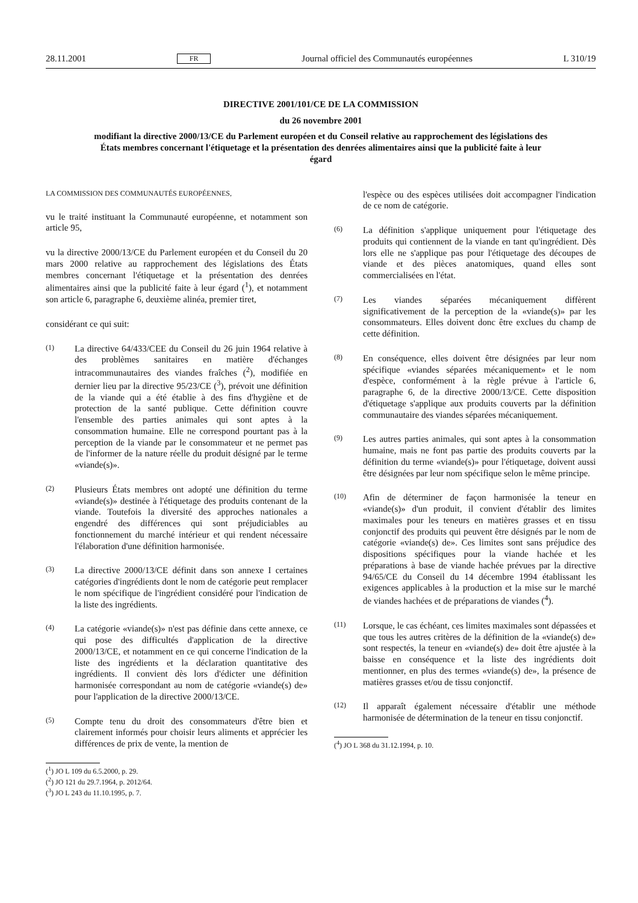28.11.2001 FR Journal officiel des Communautés européennes L 310/19
DIRECTIVE 2001/101/CE DE LA COMMISSION
du 26 novembre 2001
modifiant la directive 2000/13/CE du Parlement européen et du Conseil relative au rapprochement des législations des États membres concernant l'étiquetage et la présentation des denrées alimentaires ainsi que la publicité faite à leur égard
LA COMMISSION DES COMMUNAUTÉS EUROPÉENNES,
vu le traité instituant la Communauté européenne, et notamment son article 95,
vu la directive 2000/13/CE du Parlement européen et du Conseil du 20 mars 2000 relative au rapprochement des législations des États membres concernant l'étiquetage et la présentation des denrées alimentaires ainsi que la publicité faite à leur égard (<sup>1</sup>), et notamment son article 6, paragraphe 6, deuxième alinéa, premier tiret,
considérant ce qui suit:
(1) La directive 64/433/CEE du Conseil du 26 juin 1964 relative à des problèmes sanitaires en matière d'échanges intracommunautaires des viandes fraîches (<sup>2</sup>), modifiée en dernier lieu par la directive 95/23/CE (<sup>3</sup>), prévoit une définition de la viande qui a été établie à des fins d'hygiène et de protection de la santé publique. Cette définition couvre l'ensemble des parties animales qui sont aptes à la consommation humaine. Elle ne correspond pourtant pas à la perception de la viande par le consommateur et ne permet pas de l'informer de la nature réelle du produit désigné par le terme «viande(s)».
(2) Plusieurs États membres ont adopté une définition du terme «viande(s)» destinée à l'étiquetage des produits contenant de la viande. Toutefois la diversité des approches nationales a engendré des différences qui sont préjudiciables au fonctionnement du marché intérieur et qui rendent nécessaire l'élaboration d'une définition harmonisée.
(3) La directive 2000/13/CE définit dans son annexe I certaines catégories d'ingrédients dont le nom de catégorie peut remplacer le nom spécifique de l'ingrédient considéré pour l'indication de la liste des ingrédients.
(4) La catégorie «viande(s)» n'est pas définie dans cette annexe, ce qui pose des difficultés d'application de la directive 2000/13/CE, et notamment en ce qui concerne l'indication de la liste des ingrédients et la déclaration quantitative des ingrédients. Il convient dès lors d'édicter une définition harmonisée correspondant au nom de catégorie «viande(s) de» pour l'application de la directive 2000/13/CE.
(5) Compte tenu du droit des consommateurs d'être bien et clairement informés pour choisir leurs aliments et apprécier les différences de prix de vente, la mention de
(<sup>1</sup>) JO L 109 du 6.5.2000, p. 29.
(<sup>2</sup>) JO 121 du 29.7.1964, p. 2012/64.
(<sup>3</sup>) JO L 243 du 11.10.1995, p. 7.
l'espèce ou des espèces utilisées doit accompagner l'indication de ce nom de catégorie.
(6) La définition s'applique uniquement pour l'étiquetage des produits qui contiennent de la viande en tant qu'ingrédient. Dès lors elle ne s'applique pas pour l'étiquetage des découpes de viande et des pièces anatomiques, quand elles sont commercialisées en l'état.
(7) Les viandes séparées mécaniquement diffèrent significativement de la perception de la «viande(s)» par les consommateurs. Elles doivent donc être exclues du champ de cette définition.
(8) En conséquence, elles doivent être désignées par leur nom spécifique «viandes séparées mécaniquement» et le nom d'espèce, conformément à la règle prévue à l'article 6, paragraphe 6, de la directive 2000/13/CE. Cette disposition d'étiquetage s'applique aux produits couverts par la définition communautaire des viandes séparées mécaniquement.
(9) Les autres parties animales, qui sont aptes à la consommation humaine, mais ne font pas partie des produits couverts par la définition du terme «viande(s)» pour l'étiquetage, doivent aussi être désignées par leur nom spécifique selon le même principe.
(10) Afin de déterminer de façon harmonisée la teneur en «viande(s)» d'un produit, il convient d'établir des limites maximales pour les teneurs en matières grasses et en tissu conjonctif des produits qui peuvent être désignés par le nom de catégorie «viande(s) de». Ces limites sont sans préjudice des dispositions spécifiques pour la viande hachée et les préparations à base de viande hachée prévues par la directive 94/65/CE du Conseil du 14 décembre 1994 établissant les exigences applicables à la production et la mise sur le marché de viandes hachées et de préparations de viandes (<sup>4</sup>).
(11) Lorsque, le cas échéant, ces limites maximales sont dépassées et que tous les autres critères de la définition de la «viande(s) de» sont respectés, la teneur en «viande(s) de» doit être ajustée à la baisse en conséquence et la liste des ingrédients doit mentionner, en plus des termes «viande(s) de», la présence de matières grasses et/ou de tissu conjonctif.
(12) Il apparaît également nécessaire d'établir une méthode harmonisée de détermination de la teneur en tissu conjonctif.
(<sup>4</sup>) JO L 368 du 31.12.1994, p. 10.